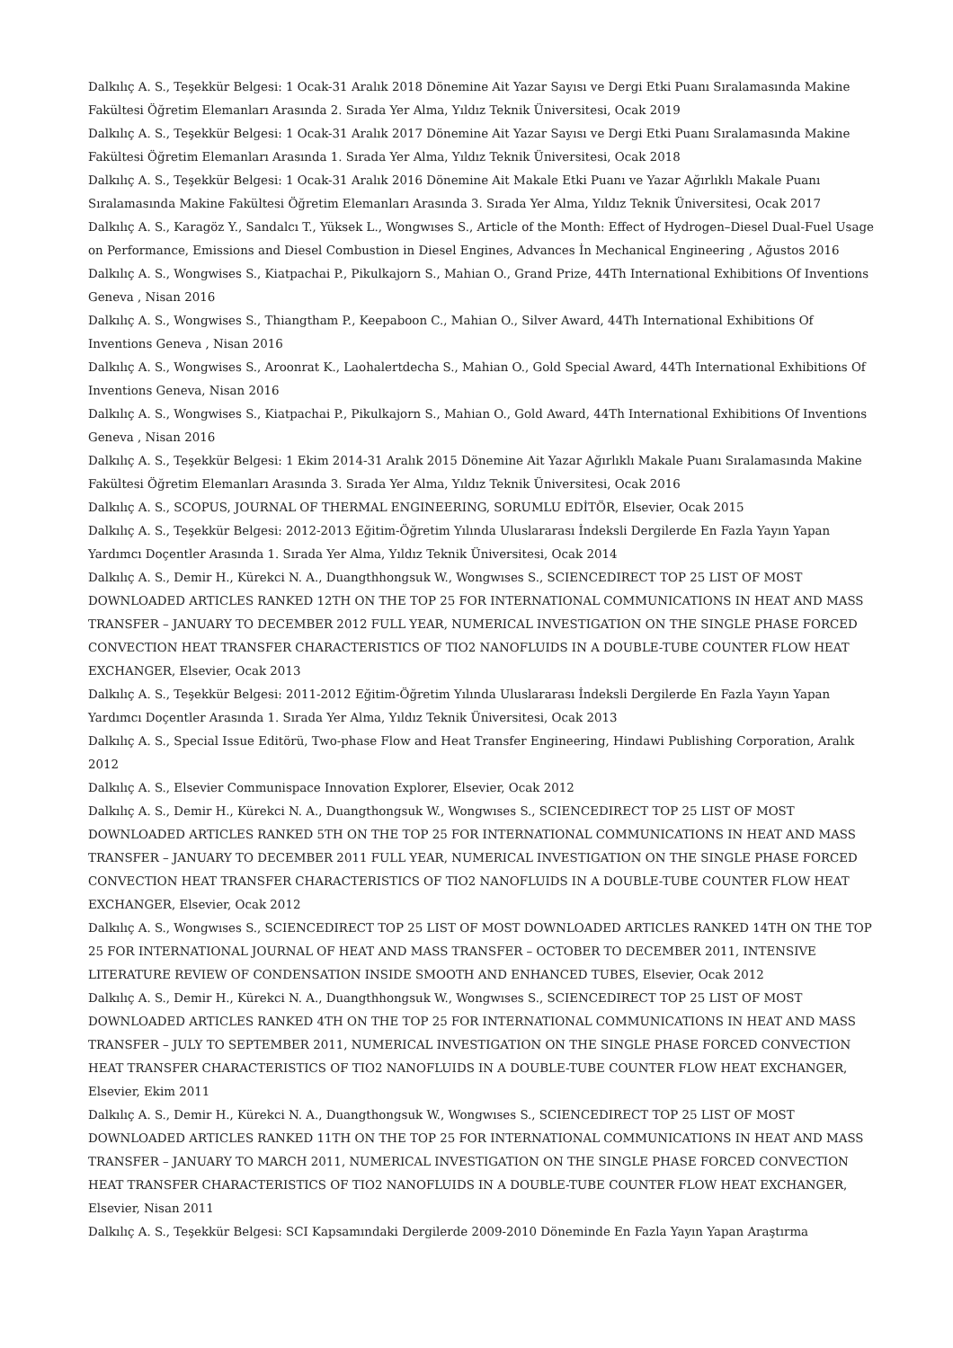Dalkılıç A. S., Teşekkür Belgesi: 1 Ocak-31 Aralık 2018 Dönemine Ait Yazar Sayısı ve Dergi Etki Puanı Sıralamasında Makine Fakültesi Öğretim Elemanları Arasında 2. Sırada Yer Alma, Yıldız Teknik Üniversitesi, Ocak 2019
Dalkılıç A. S., Teşekkür Belgesi: 1 Ocak-31 Aralık 2017 Dönemine Ait Yazar Sayısı ve Dergi Etki Puanı Sıralamasında Makine Fakültesi Öğretim Elemanları Arasında 1. Sırada Yer Alma, Yıldız Teknik Üniversitesi, Ocak 2018
Dalkılıç A. S., Teşekkür Belgesi: 1 Ocak-31 Aralık 2016 Dönemine Ait Makale Etki Puanı ve Yazar Ağırlıklı Makale Puanı Sıralamasında Makine Fakültesi Öğretim Elemanları Arasında 3. Sırada Yer Alma, Yıldız Teknik Üniversitesi, Ocak 2017
Dalkılıç A. S., Karagöz Y., Sandalcı T., Yüksek L., Wongwıses S., Article of the Month: Effect of Hydrogen–Diesel Dual-Fuel Usage on Performance, Emissions and Diesel Combustion in Diesel Engines, Advances İn Mechanical Engineering , Ağustos 2016
Dalkılıç A. S., Wongwises S., Kiatpachai P., Pikulkajorn S., Mahian O., Grand Prize, 44Th International Exhibitions Of Inventions Geneva , Nisan 2016
Dalkılıç A. S., Wongwises S., Thiangtham P., Keepaboon C., Mahian O., Silver Award, 44Th International Exhibitions Of Inventions Geneva , Nisan 2016
Dalkılıç A. S., Wongwises S., Aroonrat K., Laohalertdecha S., Mahian O., Gold Special Award, 44Th International Exhibitions Of Inventions Geneva, Nisan 2016
Dalkılıç A. S., Wongwises S., Kiatpachai P., Pikulkajorn S., Mahian O., Gold Award, 44Th International Exhibitions Of Inventions Geneva , Nisan 2016
Dalkılıç A. S., Teşekkür Belgesi: 1 Ekim 2014-31 Aralık 2015 Dönemine Ait Yazar Ağırlıklı Makale Puanı Sıralamasında Makine Fakültesi Öğretim Elemanları Arasında 3. Sırada Yer Alma, Yıldız Teknik Üniversitesi, Ocak 2016
Dalkılıç A. S., SCOPUS, JOURNAL OF THERMAL ENGINEERING, SORUMLU EDİTÖR, Elsevier, Ocak 2015
Dalkılıç A. S., Teşekkür Belgesi: 2012-2013 Eğitim-Öğretim Yılında Uluslararası İndeksli Dergilerde En Fazla Yayın Yapan Yardımcı Doçentler Arasında 1. Sırada Yer Alma, Yıldız Teknik Üniversitesi, Ocak 2014
Dalkılıç A. S., Demir H., Kürekci N. A., Duangthhongsuk W., Wongwıses S., SCIENCEDIRECT TOP 25 LIST OF MOST DOWNLOADED ARTICLES RANKED 12TH ON THE TOP 25 FOR INTERNATIONAL COMMUNICATIONS IN HEAT AND MASS TRANSFER – JANUARY TO DECEMBER 2012 FULL YEAR, NUMERICAL INVESTIGATION ON THE SINGLE PHASE FORCED CONVECTION HEAT TRANSFER CHARACTERISTICS OF TIO2 NANOFLUIDS IN A DOUBLE-TUBE COUNTER FLOW HEAT EXCHANGER, Elsevier, Ocak 2013
Dalkılıç A. S., Teşekkür Belgesi: 2011-2012 Eğitim-Öğretim Yılında Uluslararası İndeksli Dergilerde En Fazla Yayın Yapan Yardımcı Doçentler Arasında 1. Sırada Yer Alma, Yıldız Teknik Üniversitesi, Ocak 2013
Dalkılıç A. S., Special Issue Editörü, Two-phase Flow and Heat Transfer Engineering, Hindawi Publishing Corporation, Aralık 2012
Dalkılıç A. S., Elsevier Communispace Innovation Explorer, Elsevier, Ocak 2012
Dalkılıç A. S., Demir H., Kürekci N. A., Duangthongsuk W., Wongwıses S., SCIENCEDIRECT TOP 25 LIST OF MOST DOWNLOADED ARTICLES RANKED 5TH ON THE TOP 25 FOR INTERNATIONAL COMMUNICATIONS IN HEAT AND MASS TRANSFER – JANUARY TO DECEMBER 2011 FULL YEAR, NUMERICAL INVESTIGATION ON THE SINGLE PHASE FORCED CONVECTION HEAT TRANSFER CHARACTERISTICS OF TIO2 NANOFLUIDS IN A DOUBLE-TUBE COUNTER FLOW HEAT EXCHANGER, Elsevier, Ocak 2012
Dalkılıç A. S., Wongwıses S., SCIENCEDIRECT TOP 25 LIST OF MOST DOWNLOADED ARTICLES RANKED 14TH ON THE TOP 25 FOR INTERNATIONAL JOURNAL OF HEAT AND MASS TRANSFER – OCTOBER TO DECEMBER 2011, INTENSIVE LITERATURE REVIEW OF CONDENSATION INSIDE SMOOTH AND ENHANCED TUBES, Elsevier, Ocak 2012
Dalkılıç A. S., Demir H., Kürekci N. A., Duangthhongsuk W., Wongwıses S., SCIENCEDIRECT TOP 25 LIST OF MOST DOWNLOADED ARTICLES RANKED 4TH ON THE TOP 25 FOR INTERNATIONAL COMMUNICATIONS IN HEAT AND MASS TRANSFER – JULY TO SEPTEMBER 2011, NUMERICAL INVESTIGATION ON THE SINGLE PHASE FORCED CONVECTION HEAT TRANSFER CHARACTERISTICS OF TIO2 NANOFLUIDS IN A DOUBLE-TUBE COUNTER FLOW HEAT EXCHANGER, Elsevier, Ekim 2011
Dalkılıç A. S., Demir H., Kürekci N. A., Duangthongsuk W., Wongwıses S., SCIENCEDIRECT TOP 25 LIST OF MOST DOWNLOADED ARTICLES RANKED 11TH ON THE TOP 25 FOR INTERNATIONAL COMMUNICATIONS IN HEAT AND MASS TRANSFER – JANUARY TO MARCH 2011, NUMERICAL INVESTIGATION ON THE SINGLE PHASE FORCED CONVECTION HEAT TRANSFER CHARACTERISTICS OF TIO2 NANOFLUIDS IN A DOUBLE-TUBE COUNTER FLOW HEAT EXCHANGER, Elsevier, Nisan 2011
Dalkılıç A. S., Teşekkür Belgesi: SCI Kapsamındaki Dergilerde 2009-2010 Döneminde En Fazla Yayın Yapan Araştırma